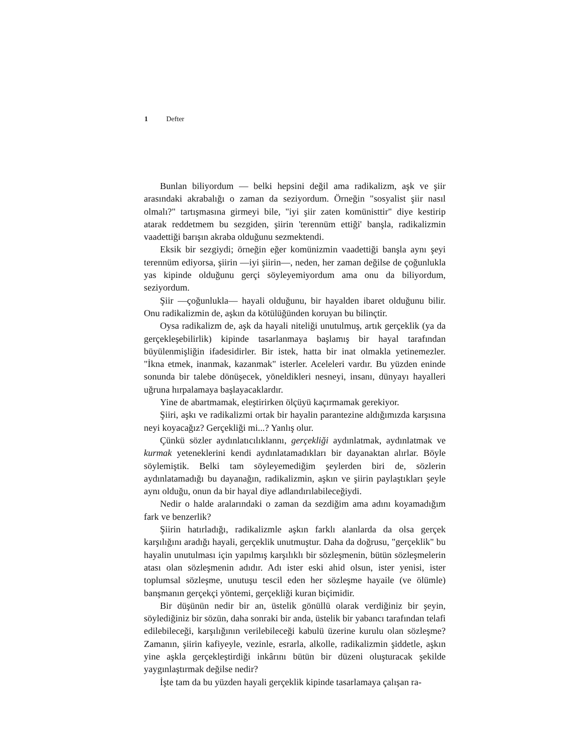1 Defter
Bunlan biliyordum — belki hepsini değil ama radikalizm, aşk ve şiir arasındaki akrabalığı o zaman da seziyordum. Örneğin "sosyalist şiir nasıl olmalı?" tartışmasına girmeyi bile, "iyi şiir zaten komünisttir" diye kestirip atarak reddetmem bu sezgiden, şiirin 'terennüm ettiği' banşla, radikalizmin vaadettiği barışın akraba olduğunu sezmektendi.
Eksik bir sezgiydi; örneğin eğer komünizmin vaadettiği banşla aynı şeyi terennüm ediyorsa, şiirin —iyi şiirin—, neden, her zaman değilse de çoğunlukla yas kipinde olduğunu gerçi söyleyemiyordum ama onu da biliyordum, seziyordum.
Şiir —çoğunlukla— hayali olduğunu, bir hayalden ibaret olduğunu bilir. Onu radikalizmin de, aşkın da kötülüğünden koruyan bu bilinçtir.
Oysa radikalizm de, aşk da hayali niteliği unutulmuş, artık gerçeklik (ya da gerçekleşebilirlik) kipinde tasarlanmaya başlamış bir hayal tarafından büyülenmişliğin ifadesidirler. Bir istek, hatta bir inat olmakla yetinemezler. "İkna etmek, inanmak, kazanmak" isterler. Aceleleri vardır. Bu yüzden eninde sonunda bir talebe dönüşecek, yöneldikleri nesneyi, insanı, dünyayı hayalleri uğruna hırpalamaya başlayacaklardır.
Yine de abartmamak, eleştirirken ölçüyü kaçırmamak gerekiyor.
Şiiri, aşkı ve radikalizmi ortak bir hayalin parantezine aldığımızda karşısına neyi koyacağız? Gerçekliği mi...? Yanlış olur.
Çünkü sözler aydınlatıcılıklannı, gerçekliği aydınlatmak, aydınlatmak ve kurmak yeteneklerini kendi aydınlatamadıkları bir dayanaktan alırlar. Böyle söylemiştik. Belki tam söyleyemediğim şeylerden biri de, sözlerin aydınlatamadığı bu dayanağın, radikalizmin, aşkın ve şiirin paylaştıkları şeyle aynı olduğu, onun da bir hayal diye adlandırılabileceğiydi.
Nedir o halde aralarındaki o zaman da sezdiğim ama adını koyamadığım fark ve benzerlik?
Şiirin hatırladığı, radikalizmle aşkın farklı alanlarda da olsa gerçek karşılığını aradığı hayali, gerçeklik unutmuştur. Daha da doğrusu, "gerçeklik" bu hayalin unutulması için yapılmış karşılıklı bir sözleşmenin, bütün sözleşmelerin atası olan sözleşmenin adıdır. Adı ister eski ahid olsun, ister yenisi, ister toplumsal sözleşme, unutuşu tescil eden her sözleşme hayaile (ve ölümle) banşmanın gerçekçi yöntemi, gerçekliği kuran biçimidir.
Bir düşünün nedir bir an, üstelik gönüllü olarak verdiğiniz bir şeyin, söylediğiniz bir sözün, daha sonraki bir anda, üstelik bir yabancı tarafından telafi edilebileceği, karşılığının verilebileceği kabulü üzerine kurulu olan sözleşme? Zamanın, şiirin kafiyeyle, vezinle, esrarla, alkolle, radikalizmin şiddetle, aşkın yine aşkla gerçekleştirdiği inkârını bütün bir düzeni oluşturacak şekilde yaygınlaştırmak değilse nedir?
İşte tam da bu yüzden hayali gerçeklik kipinde tasarlamaya çalışan ra-